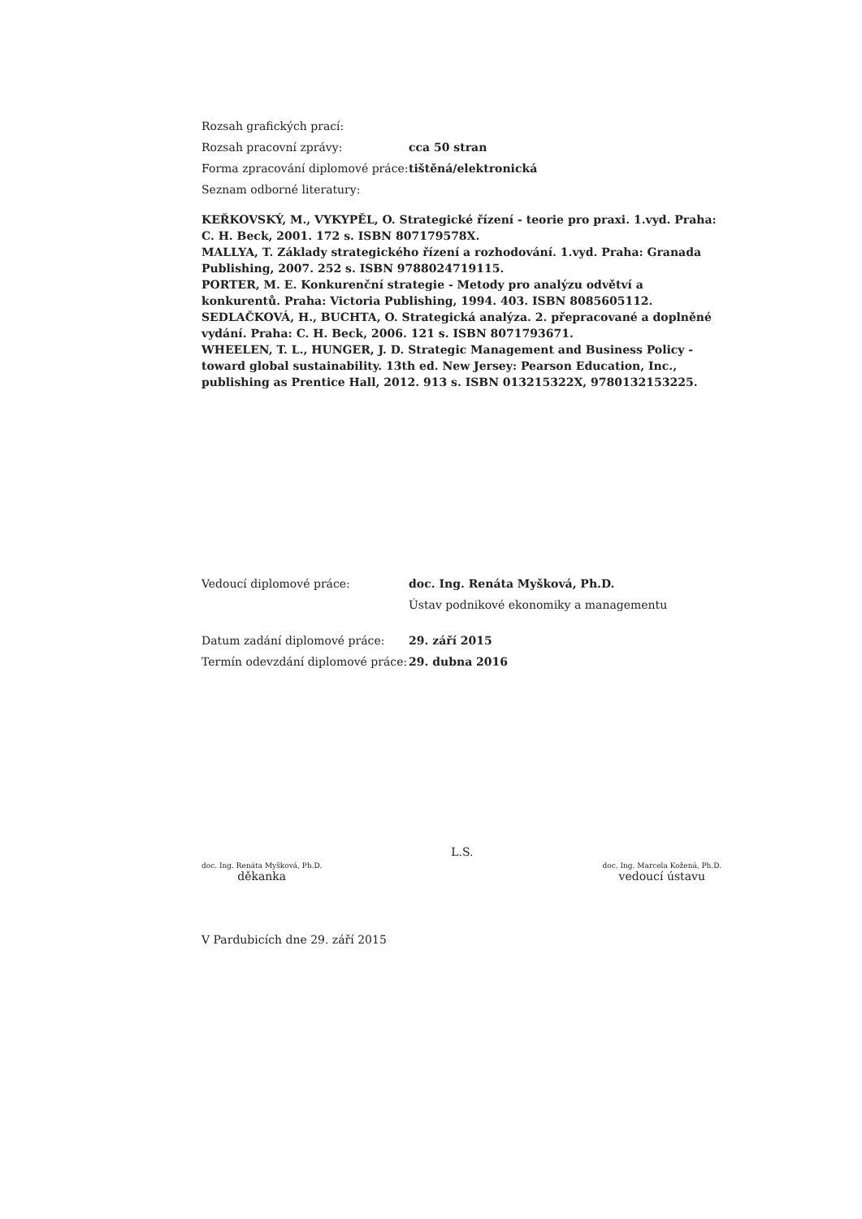Rozsah grafických prací:
Rozsah pracovní zprávy: cca 50 stran
Forma zpracování diplomové práce: tištěná/elektronická
Seznam odborné literatury:
KEŘKOVSKÝ, M., VYKYPĚL, O. Strategické řízení - teorie pro praxi. 1.vyd. Praha: C. H. Beck, 2001. 172 s. ISBN 807179578X.
MALLYA, T. Základy strategického řízení a rozhodování. 1.vyd. Praha: Granada Publishing, 2007. 252 s. ISBN 9788024719115.
PORTER, M. E. Konkurenční strategie - Metody pro analýzu odvětví a konkurentů. Praha: Victoria Publishing, 1994. 403. ISBN 8085605112.
SEDLAČKOVÁ, H., BUCHTA, O. Strategická analýza. 2. přepracované a doplněné vydání. Praha: C. H. Beck, 2006. 121 s. ISBN 8071793671.
WHEELEN, T. L., HUNGER, J. D. Strategic Management and Business Policy - toward global sustainability. 13th ed. New Jersey: Pearson Education, Inc., publishing as Prentice Hall, 2012. 913 s. ISBN 013215322X, 9780132153225.
Vedoucí diplomové práce: doc. Ing. Renáta Myšková, Ph.D.
Ústav podnikové ekonomiky a managementu
Datum zadání diplomové práce: 29. září 2015
Termín odevzdání diplomové práce: 29. dubna 2016
doc. Ing. Renáta Myšková, Ph.D.
děkanka
L.S.
doc. Ing. Marcela Kožená, Ph.D.
vedoucí ústavu
V Pardubicích dne 29. září 2015